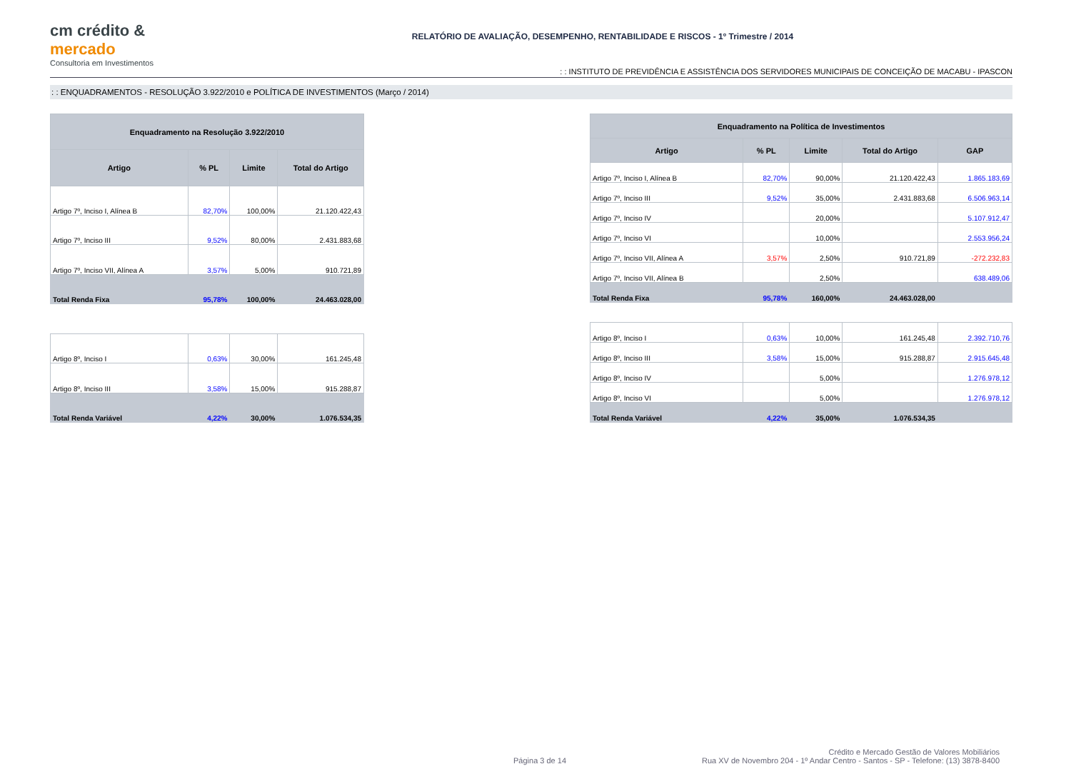cm crédito & mercado
Consultoria em Investimentos
RELATÓRIO DE AVALIAÇÃO, DESEMPENHO, RENTABILIDADE E RISCOS - 1º Trimestre / 2014
: : INSTITUTO DE PREVIDÊNCIA E ASSISTÊNCIA DOS SERVIDORES MUNICIPAIS DE CONCEIÇÃO DE MACABU - IPASCON
: : ENQUADRAMENTOS - RESOLUÇÃO 3.922/2010 e POLÍTICA DE INVESTIMENTOS (Março / 2014)
| Enquadramento na Resolução 3.922/2010 | | | |
| --- | --- | --- | --- |
| Artigo | % PL | Limite | Total do Artigo |
| Artigo 7º, Inciso I, Alínea B | 82,70% | 100,00% | 21.120.422,43 |
| Artigo 7º, Inciso III | 9,52% | 80,00% | 2.431.883,68 |
| Artigo 7º, Inciso VII, Alínea A | 3,57% | 5,00% | 910.721,89 |
| Total Renda Fixa | 95,78% | 100,00% | 24.463.028,00 |
| Artigo 8º, Inciso I | 0,63% | 30,00% | 161.245,48 |
| Artigo 8º, Inciso III | 3,58% | 15,00% | 915.288,87 |
| Total Renda Variável | 4,22% | 30,00% | 1.076.534,35 |
| Enquadramento na Política de Investimentos | | | | |
| --- | --- | --- | --- | --- |
| Artigo | % PL | Limite | Total do Artigo | GAP |
| Artigo 7º, Inciso I, Alínea B | 82,70% | 90,00% | 21.120.422,43 | 1.865.183,69 |
| Artigo 7º, Inciso III | 9,52% | 35,00% | 2.431.883,68 | 6.506.963,14 |
| Artigo 7º, Inciso IV | | 20,00% | | 5.107.912,47 |
| Artigo 7º, Inciso VI | | 10,00% | | 2.553.956,24 |
| Artigo 7º, Inciso VII, Alínea A | 3,57% | 2,50% | 910.721,89 | -272.232,83 |
| Artigo 7º, Inciso VII, Alínea B | | 2,50% | | 638.489,06 |
| Total Renda Fixa | 95,78% | 160,00% | 24.463.028,00 | |
| Artigo 8º, Inciso I | 0,63% | 10,00% | 161.245,48 | 2.392.710,76 |
| Artigo 8º, Inciso III | 3,58% | 15,00% | 915.288,87 | 2.915.645,48 |
| Artigo 8º, Inciso IV | | 5,00% | | 1.276.978,12 |
| Artigo 8º, Inciso VI | | 5,00% | | 1.276.978,12 |
| Total Renda Variável | 4,22% | 35,00% | 1.076.534,35 | |
Página 3 de 14
Crédito e Mercado Gestão de Valores Mobiliários
Rua XV de Novembro 204 - 1º Andar Centro - Santos - SP - Telefone: (13) 3878-8400